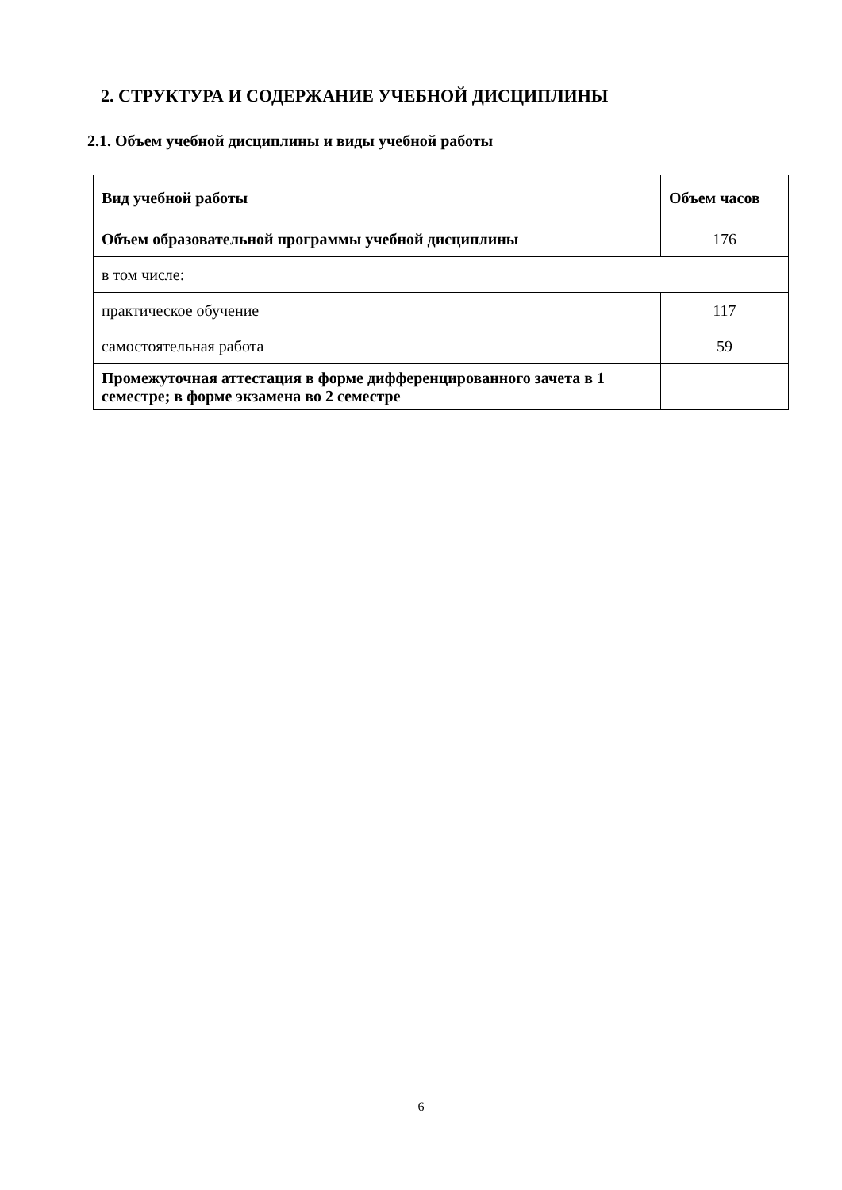2. СТРУКТУРА И СОДЕРЖАНИЕ УЧЕБНОЙ ДИСЦИПЛИНЫ
2.1. Объем учебной дисциплины и виды учебной работы
| Вид учебной работы | Объем часов |
| --- | --- |
| Объем образовательной программы учебной дисциплины | 176 |
| в том числе: | |
| практическое обучение | 117 |
| самостоятельная работа | 59 |
| Промежуточная аттестация в форме дифференцированного зачета в 1 семестре; в форме экзамена во 2 семестре | |
6